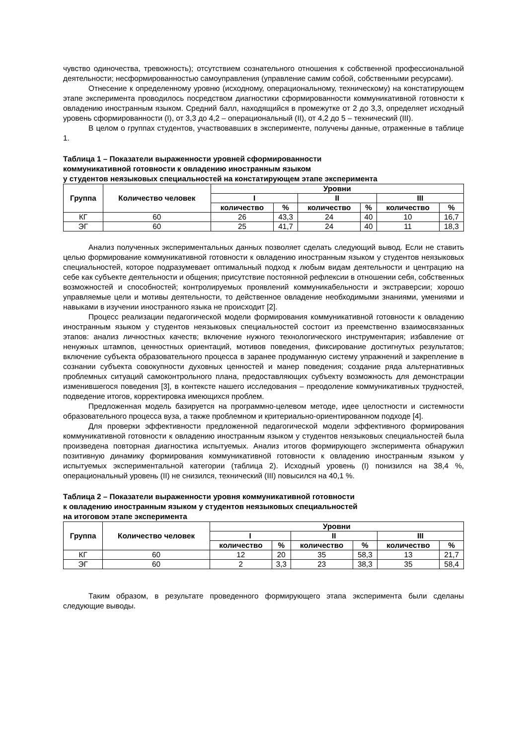чувство одиночества, тревожность); отсутствием сознательного отношения к собственной профессиональной деятельности; несформированностью самоуправления (управление самим собой, собственными ресурсами).
Отнесение к определенному уровню (исходному, операциональному, техническому) на констатирующем этапе эксперимента проводилось посредством диагностики сформированности коммуникативной готовности к овладению иностранным языком. Средний балл, находящийся в промежутке от 2 до 3,3, определяет исходный уровень сформированности (I), от 3,3 до 4,2 – операциональный (II), от 4,2 до 5 – технический (III).
В целом о группах студентов, участвовавших в эксперименте, получены данные, отраженные в таблице 1.
Таблица 1 – Показатели выраженности уровней сформированности
коммуникативной готовности к овладению иностранным языком
у студентов неязыковых специальностей на констатирующем этапе эксперимента
| Группа | Количество человек | Уровни | | | | | |
| --- | --- | --- | --- | --- | --- | --- | --- |
| | | I | | II | | III | |
| | | количество | % | количество | % | количество | % |
| КГ | 60 | 26 | 43,3 | 24 | 40 | 10 | 16,7 |
| ЭГ | 60 | 25 | 41,7 | 24 | 40 | 11 | 18,3 |
Анализ полученных экспериментальных данных позволяет сделать следующий вывод. Если не ставить целью формирование коммуникативной готовности к овладению иностранным языком у студентов неязыковых специальностей, которое подразумевает оптимальный подход к любым видам деятельности и центрацию на себе как субъекте деятельности и общения; присутствие постоянной рефлексии в отношении себя, собственных возможностей и способностей; контролируемых проявлений коммуникабельности и экстраверсии; хорошо управляемые цели и мотивы деятельности, то действенное овладение необходимыми знаниями, умениями и навыками в изучении иностранного языка не происходит [2].
Процесс реализации педагогической модели формирования коммуникативной готовности к овладению иностранным языком у студентов неязыковых специальностей состоит из преемственно взаимосвязанных этапов: анализ личностных качеств; включение нужного технологического инструментария; избавление от ненужных штампов, ценностных ориентаций, мотивов поведения, фиксирование достигнутых результатов; включение субъекта образовательного процесса в заранее продуманную систему упражнений и закрепление в сознании субъекта совокупности духовных ценностей и манер поведения; создание ряда альтернативных проблемных ситуаций самоконтрольного плана, предоставляющих субъекту возможность для демонстрации изменившегося поведения [3], в контексте нашего исследования – преодоление коммуникативных трудностей, подведение итогов, корректировка имеющихся проблем.
Предложенная модель базируется на программно-целевом методе, идее целостности и системности образовательного процесса вуза, а также проблемном и критериально-ориентированном подходе [4].
Для проверки эффективности предложенной педагогической модели эффективного формирования коммуникативной готовности к овладению иностранным языком у студентов неязыковых специальностей была произведена повторная диагностика испытуемых. Анализ итогов формирующего эксперимента обнаружил позитивную динамику формирования коммуникативной готовности к овладению иностранным языком у испытуемых экспериментальной категории (таблица 2). Исходный уровень (I) понизился на 38,4 %, операциональный уровень (II) не снизился, технический (III) повысился на 40,1 %.
Таблица 2 – Показатели выраженности уровня коммуникативной готовности
к овладению иностранным языком у студентов неязыковых специальностей
на итоговом этапе эксперимента
| Группа | Количество человек | Уровни | | | | | |
| --- | --- | --- | --- | --- | --- | --- | --- |
| | | I | | II | | III | |
| | | количество | % | количество | % | количество | % |
| КГ | 60 | 12 | 20 | 35 | 58,3 | 13 | 21,7 |
| ЭГ | 60 | 2 | 3,3 | 23 | 38,3 | 35 | 58,4 |
Таким образом, в результате проведенного формирующего этапа эксперимента были сделаны следующие выводы.